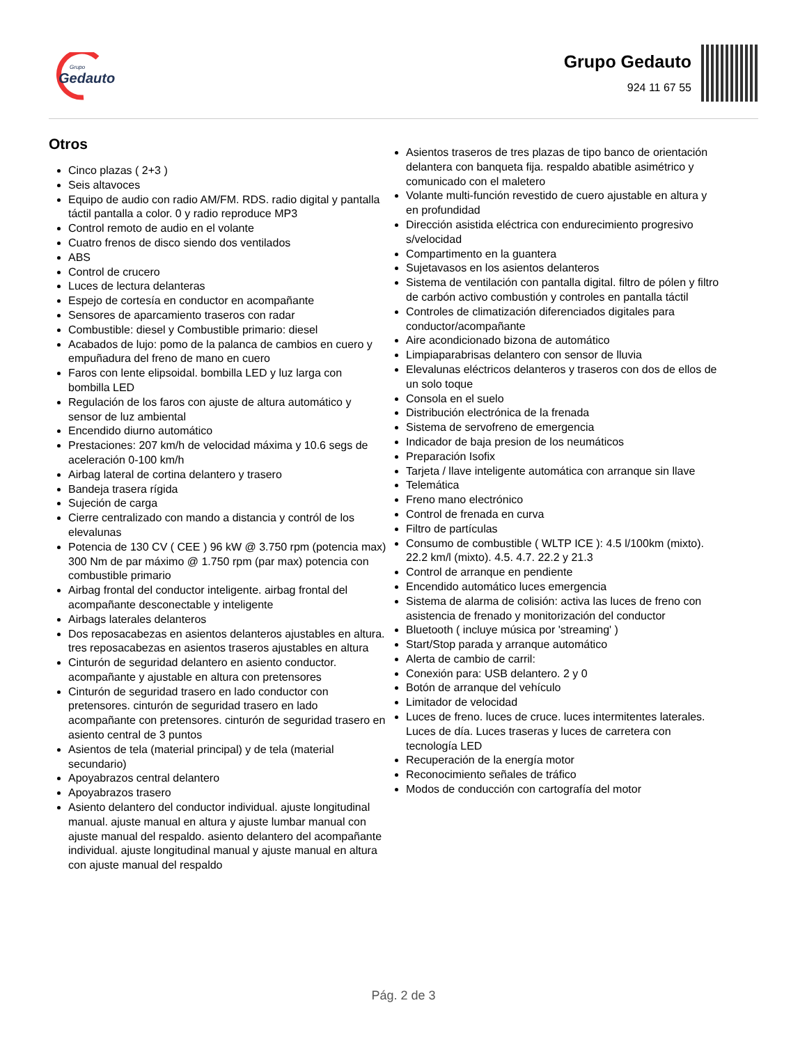Grupo
Gedauto
Grupo Gedauto
924 11 67 55
Otros
Cinco plazas ( 2+3 )
Seis altavoces
Equipo de audio con radio AM/FM. RDS. radio digital y pantalla táctil pantalla a color. 0 y radio reproduce MP3
Control remoto de audio en el volante
Cuatro frenos de disco siendo dos ventilados
ABS
Control de crucero
Luces de lectura delanteras
Espejo de cortesía en conductor en acompañante
Sensores de aparcamiento traseros con radar
Combustible: diesel y Combustible primario: diesel
Acabados de lujo: pomo de la palanca de cambios en cuero y empuñadura del freno de mano en cuero
Faros con lente elipsoidal. bombilla LED y luz larga con bombilla LED
Regulación de los faros con ajuste de altura automático y sensor de luz ambiental
Encendido diurno automático
Prestaciones: 207 km/h de velocidad máxima y 10.6 segs de aceleración 0-100 km/h
Airbag lateral de cortina delantero y trasero
Bandeja trasera rígida
Sujeción de carga
Cierre centralizado con mando a distancia y contról de los elevalunas
Potencia de 130 CV ( CEE ) 96 kW @ 3.750 rpm (potencia max) 300 Nm de par máximo @ 1.750 rpm (par max) potencia con combustible primario
Airbag frontal del conductor inteligente. airbag frontal del acompañante desconectable y inteligente
Airbags laterales delanteros
Dos reposacabezas en asientos delanteros ajustables en altura. tres reposacabezas en asientos traseros ajustables en altura
Cinturón de seguridad delantero en asiento conductor. acompañante y ajustable en altura con pretensores
Cinturón de seguridad trasero en lado conductor con pretensores. cinturón de seguridad trasero en lado acompañante con pretensores. cinturón de seguridad trasero en asiento central de 3 puntos
Asientos de tela (material principal) y de tela (material secundario)
Apoyabrazos central delantero
Apoyabrazos trasero
Asiento delantero del conductor individual. ajuste longitudinal manual. ajuste manual en altura y ajuste lumbar manual con ajuste manual del respaldo. asiento delantero del acompañante individual. ajuste longitudinal manual y ajuste manual en altura con ajuste manual del respaldo
Asientos traseros de tres plazas de tipo banco de orientación delantera con banqueta fija. respaldo abatible asimétrico y comunicado con el maletero
Volante multi-función revestido de cuero ajustable en altura y en profundidad
Dirección asistida eléctrica con endurecimiento progresivo s/velocidad
Compartimento en la guantera
Sujetavasos en los asientos delanteros
Sistema de ventilación con pantalla digital. filtro de pólen y filtro de carbón activo combustión y controles en pantalla táctil
Controles de climatización diferenciados digitales para conductor/acompañante
Aire acondicionado bizona de automático
Limpiaparabrisas delantero con sensor de lluvia
Elevalunas eléctricos delanteros y traseros con dos de ellos de un solo toque
Consola en el suelo
Distribución electrónica de la frenada
Sistema de servofreno de emergencia
Indicador de baja presion de los neumáticos
Preparación Isofix
Tarjeta / llave inteligente automática con arranque sin llave
Telemática
Freno mano electrónico
Control de frenada en curva
Filtro de partículas
Consumo de combustible ( WLTP ICE ): 4.5 l/100km (mixto). 22.2 km/l (mixto). 4.5. 4.7. 22.2 y 21.3
Control de arranque en pendiente
Encendido automático luces emergencia
Sistema de alarma de colisión: activa las luces de freno con asistencia de frenado y monitorización del conductor
Bluetooth ( incluye música por 'streaming' )
Start/Stop parada y arranque automático
Alerta de cambio de carril:
Conexión para: USB delantero. 2 y 0
Botón de arranque del vehículo
Limitador de velocidad
Luces de freno. luces de cruce. luces intermitentes laterales. Luces de día. Luces traseras y luces de carretera con tecnología LED
Recuperación de la energía motor
Reconocimiento señales de tráfico
Modos de conducción con cartografía del motor
Pág. 2 de 3